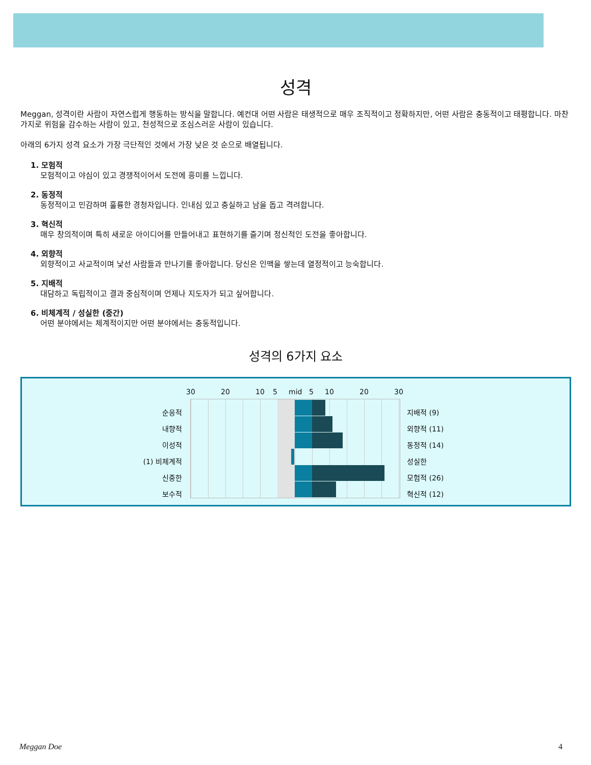성격
Meggan, 성격이란 사람이 자연스럽게 행동하는 방식을 말합니다. 예컨대 어떤 사람은 태생적으로 매우 조직적이고 정확하지만, 어떤 사람은 충동적이고 태평합니다. 마찬가지로 위험을 감수하는 사람이 있고, 천성적으로 조심스러운 사람이 있습니다.
아래의 6가지 성격 요소가 가장 극단적인 것에서 가장 낮은 것 순으로 배열됩니다.
1. 모험적
모험적이고 야심이 있고 경쟁적이어서 도전에 흥미를 느낍니다.
2. 동정적
동정적이고 민감하며 훌륭한 경청자입니다. 인내심 있고 충실하고 남을 돕고 격려합니다.
3. 혁신적
매우 창의적이며 특히 새로운 아이디어를 만들어내고 표현하기를 즐기며 정신적인 도전을 좋아합니다.
4. 외향적
외향적이고 사교적이며 낯선 사람들과 만나기를 좋아합니다. 당신은 인맥을 쌓는데 열정적이고 능숙합니다.
5. 지배적
대담하고 독립적이고 결과 중심적이며 언제나 지도자가 되고 싶어합니다.
6. 비체계적 / 성실한 (중간)
어떤 분야에서는 체계적이지만 어떤 분야에서는 충동적입니다.
성격의 6가지 요소
30 20 10 5 mid 5 10 20 30
순응적 지배적 (9)
내향적 외향적 (11)
이성적 동정적 (14)
(1) 비체계적 성실한
신중한 모험적 (26)
보수적 혁신적 (12)
Meggan Doe 4